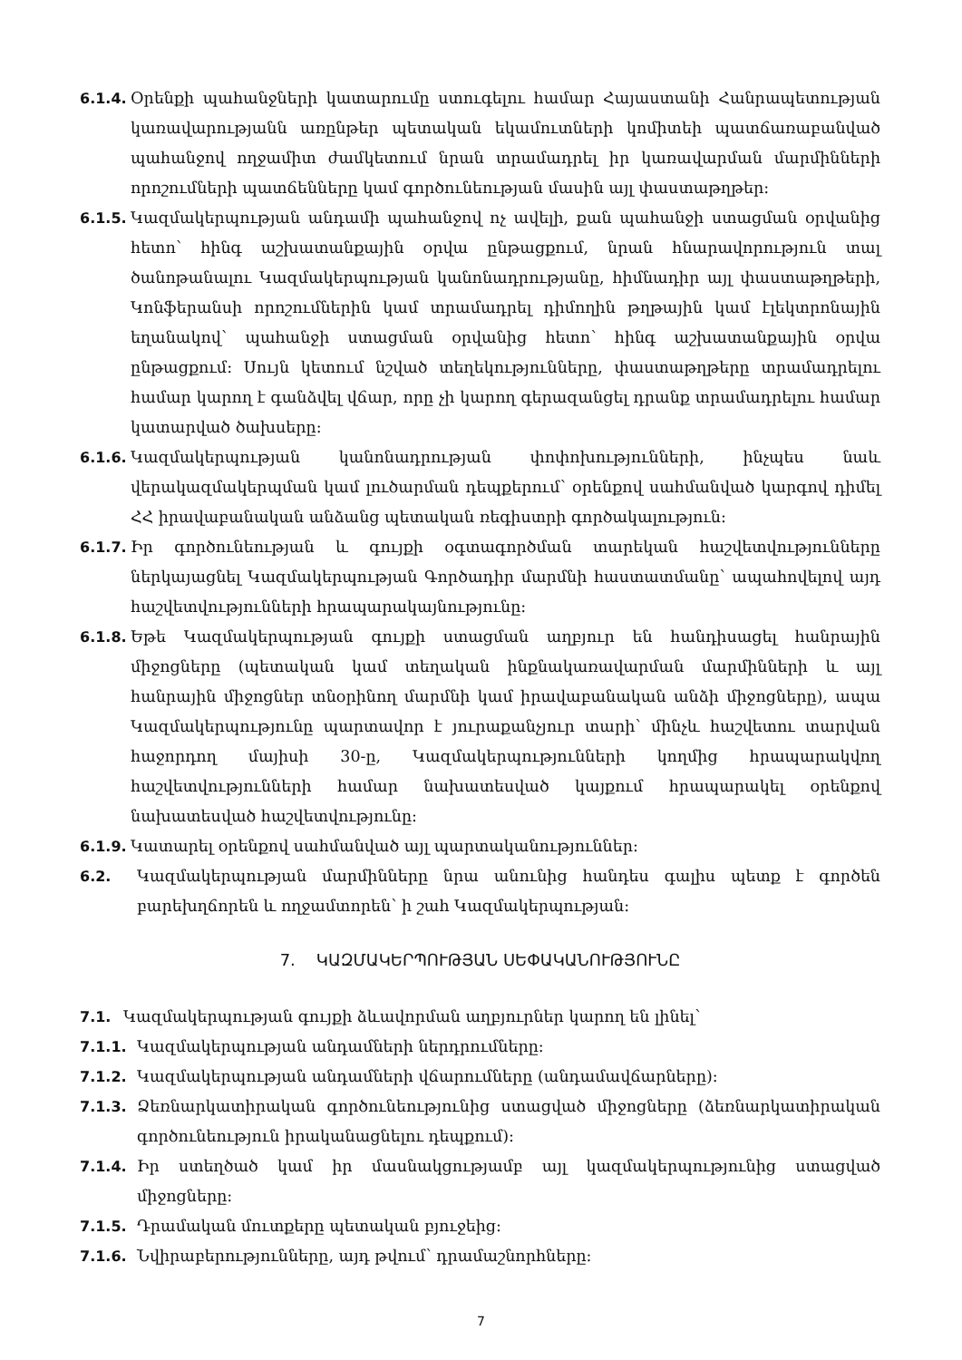6.1.4. Օրենքի պահանջների կատարումը ստուգելու համար Հայաստանի Հանրապետության կառավարությանն առընթեր պետական եկամուտների կոմիտեի պատճառաբանված պահանջով ողջամիտ ժամկետում նրան տրամադրել իր կառավարման մարմինների որոշումների պատճենները կամ գործունեության մասին այլ փաստաթղթեր:
6.1.5. Կազմակերպության անդամի պահանջով ոչ ավելի, քան պահանջի ստացման օրվանից հետո՝ հինգ աշխատանքային օրվա ընթացքում, նրան հնարավորություն տալ ծանոթանալու Կազմակերպության կանոնադրությանը, հիմնադիր այլ փաստաթղթերի, Կոնֆերանսի որոշումներին կամ տրամադրել դիմողին թղթային կամ էլեկտրոնային եղանակով՝ պահանջի ստացման օրվանից հետո՝ հինգ աշխատանքային օրվա ընթացքում: Սույն կետում նշված տեղեկությունները, փաստաթղթերը տրամադրելու համար կարող է գանձվել վճար, որը չի կարող գերազանցել դրանք տրամադրելու համար կատարված ծախսերը:
6.1.6. Կազմակերպության կանոնադրության փոփոխությունների, ինչպես նաև վերակազմակերպման կամ լուծարման դեպքերում՝ օրենքով սահմանված կարգով դիմել ՀՀ իրավաբանական անձանց պետական ռեգիստրի գործակալություն:
6.1.7. Իր գործունեության և գույքի օգտագործման տարեկան հաշվետվությունները ներկայացնել Կազմակերպության Գործադիր մարմնի հաստատմանը՝ ապահովելով այդ հաշվետվությունների հրապարակայնությունը:
6.1.8. Եթե Կազմակերպության գույքի ստացման աղբյուր են հանդիսացել հանրային միջոցները (պետական կամ տեղական ինքնակառավարման մարմինների և այլ հանրային միջոցներ տնօրինող մարմնի կամ իրավաբանական անձի միջոցները), ապա Կազմակերպությունը պարտավոր է յուրաքանչյուր տարի՝ մինչև հաշվետու տարվան հաջորդող մայիսի 30-ը, Կազմակերպությունների կողմից հրապարակվող հաշվետվությունների համար նախատեսված կայքում հրապարակել օրենքով նախատեսված հաշվետվությունը:
6.1.9. Կատարել օրենքով սահմանված այլ պարտականություններ:
6.2. Կազմակերպության մարմինները նրա անունից հանդես գալիս պետք է գործեն բարեխղճորեն և ողջամտորեն՝ ի շահ Կազմակերպության:
7. ԿԱԶՄԱԿԵՐՊՈՒԹՅԱՆ ՍԵՓԱԿԱՆՈՒԹՅՈՒՆԸ
7.1. Կազմակերպության գույքի ձևավորման աղբյուրներ կարող են լինել՝
7.1.1. Կազմակերպության անդամների ներդրումները:
7.1.2. Կազմակերպության անդամների վճարումները (անդամավճարները):
7.1.3. Ձեռնարկատիրական գործունեությունից ստացված միջոցները (ձեռնարկատիրական գործունեություն իրականացնելու դեպքում):
7.1.4. Իր ստեղծած կամ իր մասնակցությամբ այլ կազմակերպությունից ստացված միջոցները:
7.1.5. Դրամական մուտքերը պետական բյուջեից:
7.1.6. Նվիրաբերությունները, այդ թվում՝ դրամաշնորհները:
7